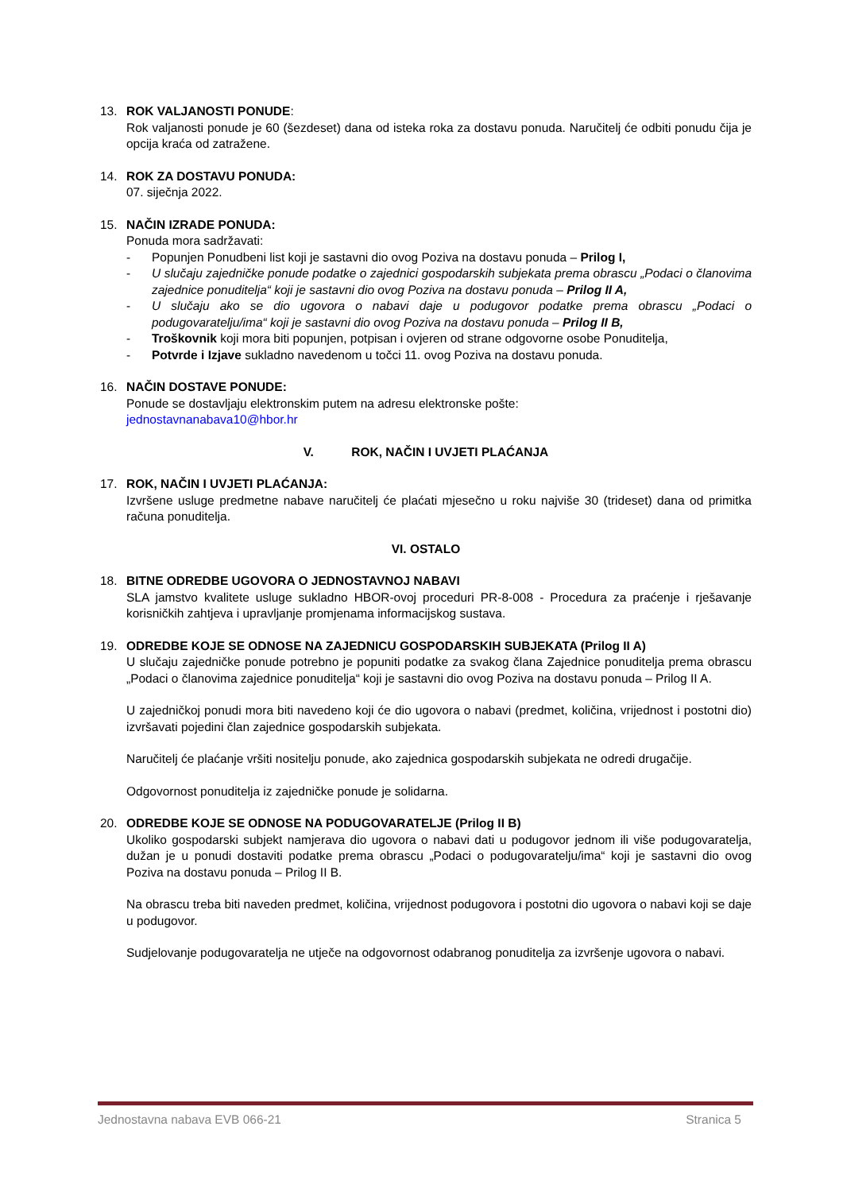13. ROK VALJANOSTI PONUDE:
Rok valjanosti ponude je 60 (šezdeset) dana od isteka roka za dostavu ponuda. Naručitelj će odbiti ponudu čija je opcija kraća od zatražene.
14. ROK ZA DOSTAVU PONUDA:
07. siječnja 2022.
15. NAČIN IZRADE PONUDA:
Ponuda mora sadržavati:
- Popunjen Ponudbeni list koji je sastavni dio ovog Poziva na dostavu ponuda – Prilog I,
- U slučaju zajedničke ponude podatke o zajednici gospodarskih subjekata prema obrascu „Podaci o članovima zajednice ponuditelja“ koji je sastavni dio ovog Poziva na dostavu ponuda – Prilog II A,
- U slučaju ako se dio ugovora o nabavi daje u podugovor podatke prema obrascu „Podaci o podugovaratelju/ima“ koji je sastavni dio ovog Poziva na dostavu ponuda – Prilog II B,
- Troškovnik koji mora biti popunjen, potpisan i ovjeren od strane odgovorne osobe Ponuditelja,
- Potvrde i Izjave sukladno navedenom u točci 11. ovog Poziva na dostavu ponuda.
16. NAČIN DOSTAVE PONUDE:
Ponude se dostavljaju elektronskim putem na adresu elektronske pošte:
jednostavnanabava10@hbor.hr
V. ROK, NAČIN I UVJETI PLAĆANJA
17. ROK, NAČIN I UVJETI PLAĆANJA:
Izvršene usluge predmetne nabave naručitelj će plaćati mjesečno u roku najviše 30 (trideset) dana od primitka računa ponuditelja.
VI. OSTALO
18. BITNE ODREDBE UGOVORA O JEDNOSTAVNOJ NABAVI
SLA jamstvo kvalitete usluge sukladno HBOR-ovoj proceduri PR-8-008 - Procedura za praćenje i rješavanje korisničkih zahtjeva i upravljanje promjenama informacijskog sustava.
19. ODREDBE KOJE SE ODNOSE NA ZAJEDNICU GOSPODARSKIH SUBJEKATA (Prilog II A)
U slučaju zajedničke ponude potrebno je popuniti podatke za svakog člana Zajednice ponuditelja prema obrascu „Podaci o članovima zajednice ponuditelja“ koji je sastavni dio ovog Poziva na dostavu ponuda – Prilog II A.
U zajedničkoj ponudi mora biti navedeno koji će dio ugovora o nabavi (predmet, količina, vrijednost i postotni dio) izvršavati pojedini član zajednice gospodarskih subjekata.
Naručitelj će plaćanje vršiti nositelju ponude, ako zajednica gospodarskih subjekata ne odredi drugačije.
Odgovornost ponuditelja iz zajedničke ponude je solidarna.
20. ODREDBE KOJE SE ODNOSE NA PODUGOVARATELJE (Prilog II B)
Ukoliko gospodarski subjekt namjerava dio ugovora o nabavi dati u podugovor jednom ili više podugovaratelja, dužan je u ponudi dostaviti podatke prema obrascu „Podaci o podugovaratelju/ima“ koji je sastavni dio ovog Poziva na dostavu ponuda – Prilog II B.
Na obrascu treba biti naveden predmet, količina, vrijednost podugovora i postotni dio ugovora o nabavi koji se daje u podugovor.
Sudjelovanje podugovaratelja ne utječe na odgovornost odabranog ponuditelja za izvršenje ugovora o nabavi.
Jednostavna nabava EVB 066-21 Stranica 5